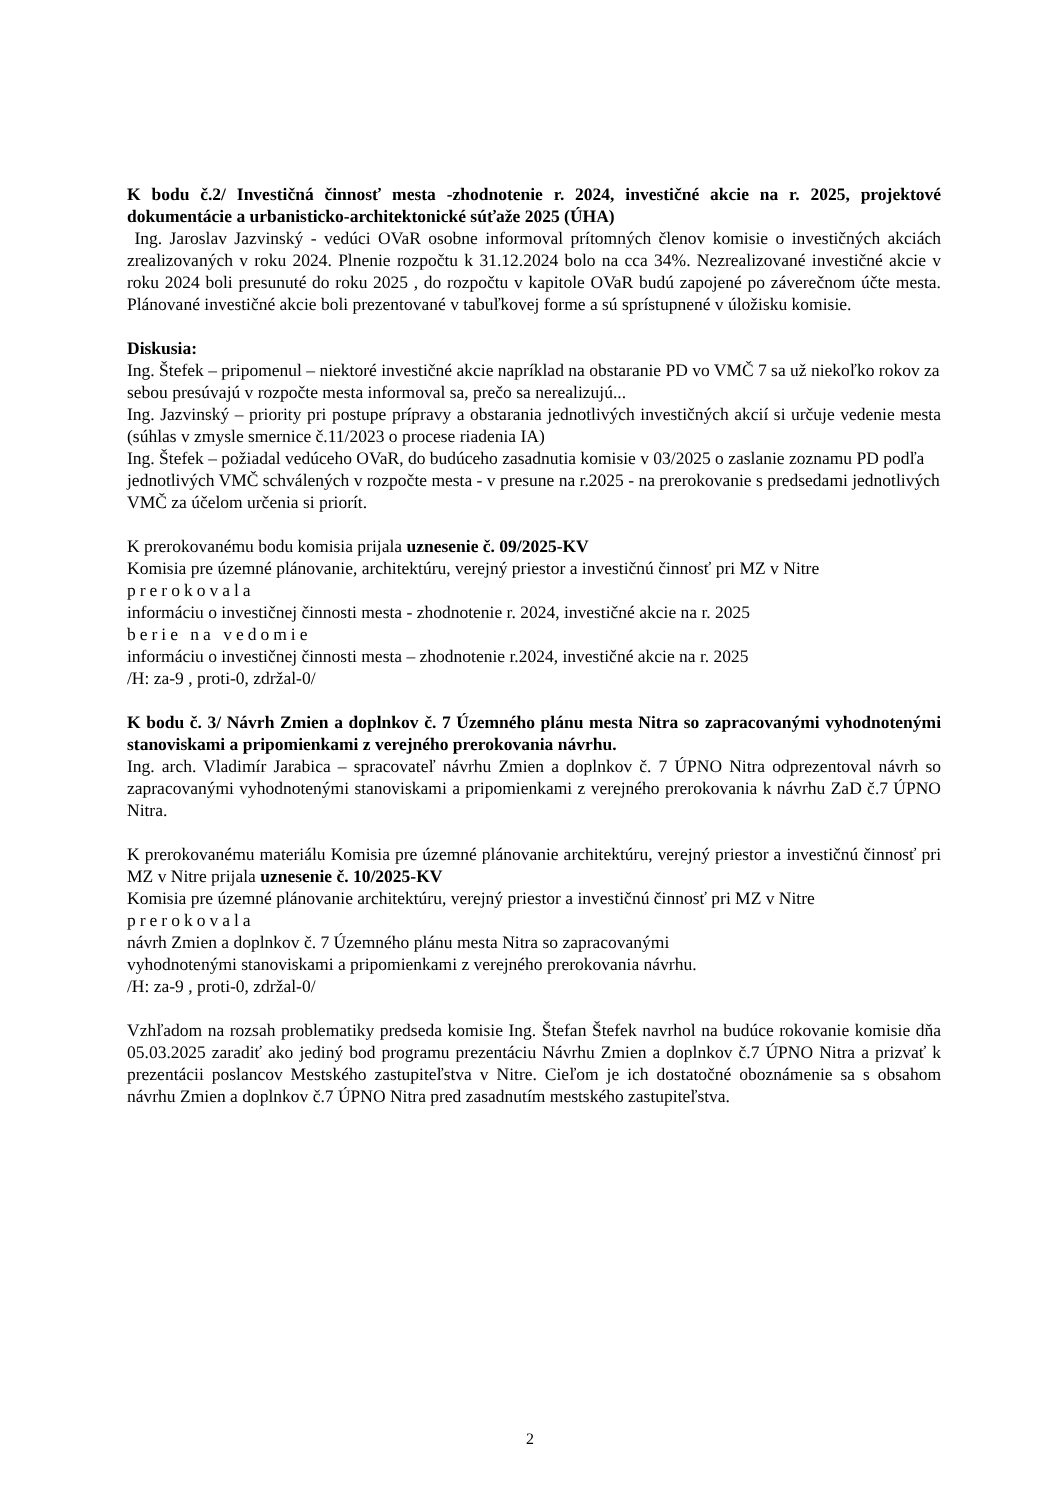K bodu č.2/ Investičná činnosť mesta -zhodnotenie r. 2024, investičné akcie na r. 2025, projektové dokumentácie a urbanisticko-architektonické súťaže 2025 (ÚHA)
Ing. Jaroslav Jazvinský - vedúci OVaR osobne informoval prítomných členov komisie o investičných akciách zrealizovaných v roku 2024. Plnenie rozpočtu k 31.12.2024 bolo na cca 34%. Nezrealizované investičné akcie v roku 2024 boli presunuté do roku 2025 , do rozpočtu v kapitole OVaR budú zapojené po záverečnom účte mesta. Plánované investičné akcie boli prezentované v tabuľkovej forme a sú sprístupnené v úložisku komisie.
Diskusia:
Ing. Štefek – pripomenul – niektoré investičné akcie napríklad na obstaranie PD vo VMČ 7 sa už niekoľko rokov za sebou presúvajú v rozpočte mesta informoval sa, prečo sa nerealizujú...
Ing. Jazvinský – priority pri postupe prípravy a obstarania jednotlivých investičných akcií si určuje vedenie mesta (súhlas v zmysle smernice č.11/2023 o procese riadenia IA)
Ing. Štefek – požiadal vedúceho OVaR, do budúceho zasadnutia komisie v 03/2025 o zaslanie zoznamu PD podľa jednotlivých VMČ schválených v rozpočte mesta - v presune na r.2025 - na prerokovanie s predsedami jednotlivých VMČ za účelom určenia si priorít.
K prerokovanému bodu komisia prijala uznesenie č. 09/2025-KV
Komisia pre územné plánovanie, architektúru, verejný priestor a investičnú činnosť pri MZ v Nitre
prerokovala
informáciu o investičnej činnosti mesta - zhodnotenie r. 2024, investičné akcie na r. 2025
berie na vedomie
informáciu o investičnej činnosti mesta – zhodnotenie r.2024, investičné akcie na r. 2025
/H: za-9 , proti-0, zdržal-0/
K bodu č. 3/ Návrh Zmien a doplnkov č. 7 Územného plánu mesta Nitra so zapracovanými vyhodnotenými stanoviskami a pripomienkami z verejného prerokovania návrhu.
Ing. arch. Vladimír Jarabica – spracovateľ návrhu Zmien a doplnkov č. 7 ÚPNO Nitra odprezentoval návrh so zapracovanými vyhodnotenými stanoviskami a pripomienkami z verejného prerokovania k návrhu ZaD č.7 ÚPNO Nitra.
K prerokovanému materiálu Komisia pre územné plánovanie architektúru, verejný priestor a investičnú činnosť pri MZ v Nitre prijala uznesenie č. 10/2025-KV
Komisia pre územné plánovanie architektúru, verejný priestor a investičnú činnosť pri MZ v Nitre
prerokovala
návrh Zmien a doplnkov č. 7 Územného plánu mesta Nitra so zapracovanými
vyhodnotenými stanoviskami a pripomienkami z verejného prerokovania návrhu.
/H: za-9 , proti-0, zdržal-0/
Vzhľadom na rozsah problematiky predseda komisie Ing. Štefan Štefek navrhol na budúce rokovanie komisie dňa 05.03.2025 zaradiť ako jediný bod programu prezentáciu Návrhu Zmien a doplnkov č.7 ÚPNO Nitra a prizvať k prezentácii poslancov Mestského zastupiteľstva v Nitre. Cieľom je ich dostatočné oboznámenie sa s obsahom návrhu Zmien a doplnkov č.7 ÚPNO Nitra pred zasadnutím mestského zastupiteľstva.
2